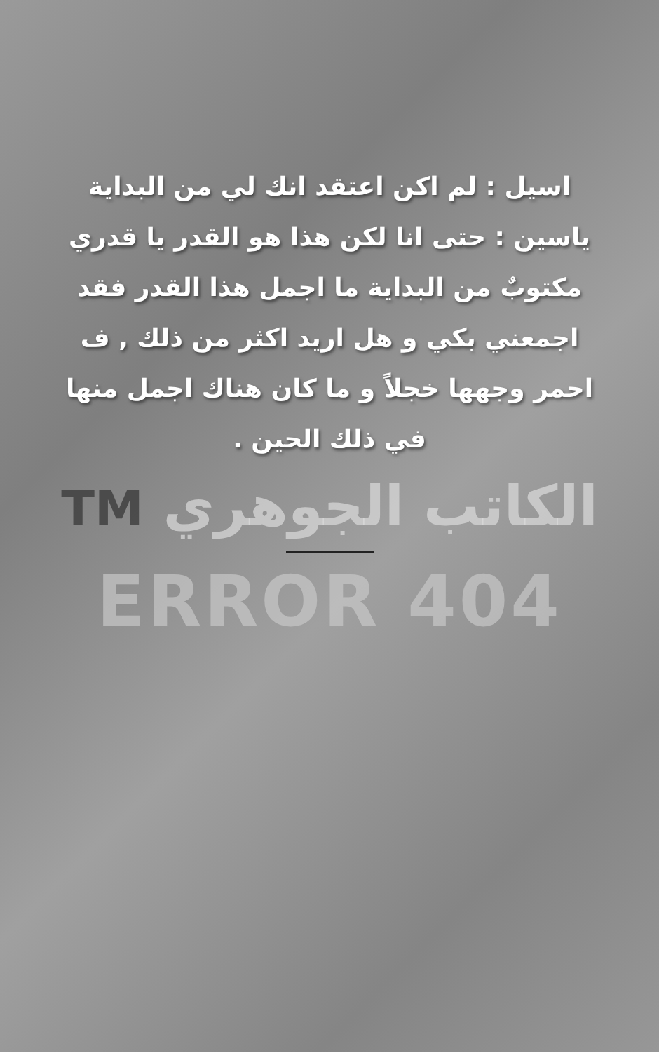اسيل : لم اكن اعتقد انك لي من البداية
ياسين : حتى انا لكن هذا هو القدر يا قدري
مكتوبٌ من البداية ما اجمل هذا القدر فقد
اجمعني بكي و هل اريد اكثر من ذلك , ف
احمر وجهها خجلاً و ما كان هناك اجمل منها
في ذلك الحين .
الكاتب الجوهري TM
ERROR 404